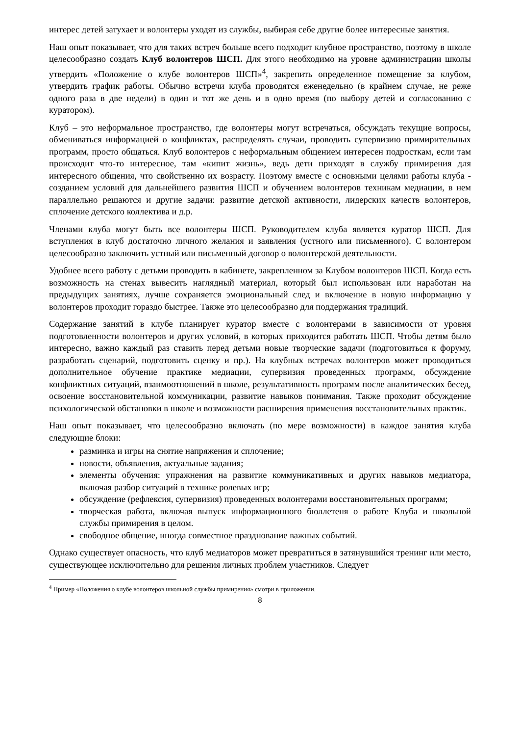интерес детей затухает и волонтеры уходят из службы, выбирая себе другие более интересные занятия.
Наш опыт показывает, что для таких встреч больше всего подходит клубное пространство, поэтому в школе целесообразно создать Клуб волонтеров ШСП. Для этого необходимо на уровне администрации школы утвердить «Положение о клубе волонтеров ШСП»<sup>4</sup>, закрепить определенное помещение за клубом, утвердить график работы. Обычно встречи клуба проводятся еженедельно (в крайнем случае, не реже одного раза в две недели) в один и тот же день и в одно время (по выбору детей и согласованию с куратором).
Клуб – это неформальное пространство, где волонтеры могут встречаться, обсуждать текущие вопросы, обмениваться информацией о конфликтах, распределять случаи, проводить супервизию примирительных программ, просто общаться. Клуб волонтеров с неформальным общением интересен подросткам, если там происходит что-то интересное, там «кипит жизнь», ведь дети приходят в службу примирения для интересного общения, что свойственно их возрасту. Поэтому вместе с основными целями работы клуба - созданием условий для дальнейшего развития ШСП и обучением волонтеров техникам медиации, в нем параллельно решаются и другие задачи: развитие детской активности, лидерских качеств волонтеров, сплочение детского коллектива и д.р.
Членами клуба могут быть все волонтеры ШСП. Руководителем клуба является куратор ШСП. Для вступления в клуб достаточно личного желания и заявления (устного или письменного). С волонтером целесообразно заключить устный или письменный договор о волонтерской деятельности.
Удобнее всего работу с детьми проводить в кабинете, закрепленном за Клубом волонтеров ШСП. Когда есть возможность на стенах вывесить наглядный материал, который был использован или наработан на предыдущих занятиях, лучше сохраняется эмоциональный след и включение в новую информацию у волонтеров проходит гораздо быстрее. Также это целесообразно для поддержания традиций.
Содержание занятий в клубе планирует куратор вместе с волонтерами в зависимости от уровня подготовленности волонтеров и других условий, в которых приходится работать ШСП. Чтобы детям было интересно, важно каждый раз ставить перед детьми новые творческие задачи (подготовиться к форуму, разработать сценарий, подготовить сценку и пр.). На клубных встречах волонтеров может проводиться дополнительное обучение практике медиации, супервизия проведенных программ, обсуждение конфликтных ситуаций, взаимоотношений в школе, результативность программ после аналитических бесед, освоение восстановительной коммуникации, развитие навыков понимания. Также проходит обсуждение психологической обстановки в школе и возможности расширения применения восстановительных практик.
Наш опыт показывает, что целесообразно включать (по мере возможности) в каждое занятия клуба следующие блоки:
разминка и игры на снятие напряжения и сплочение;
новости, объявления, актуальные задания;
элементы обучения: упражнения на развитие коммуникативных и других навыков медиатора, включая разбор ситуаций в технике ролевых игр;
обсуждение (рефлексия, супервизия) проведенных волонтерами восстановительных программ;
творческая работа, включая выпуск информационного бюллетеня о работе Клуба и школьной службы примирения в целом.
свободное общение, иногда совместное празднование важных событий.
Однако существует опасность, что клуб медиаторов может превратиться в затянувшийся тренинг или место, существующее исключительно для решения личных проблем участников. Следует
<sup>4</sup> Пример «Положения о клубе волонтеров школьной службы примирения» смотри в приложении.
8